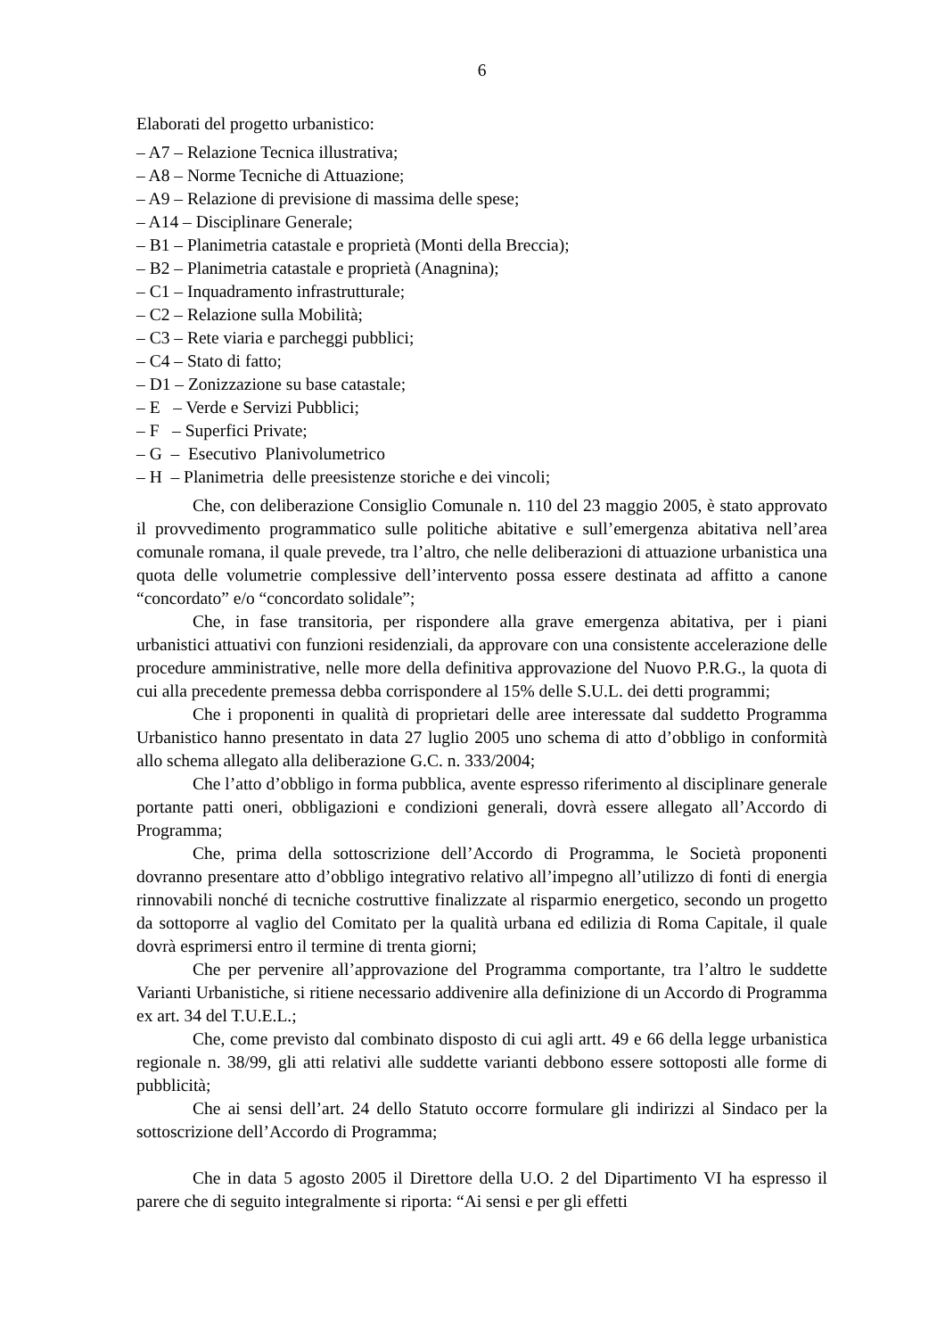6
Elaborati del progetto urbanistico:
– A7 – Relazione Tecnica illustrativa;
– A8 – Norme Tecniche di Attuazione;
– A9 – Relazione di previsione di massima delle spese;
– A14 – Disciplinare Generale;
– B1 – Planimetria catastale e proprietà (Monti della Breccia);
– B2 – Planimetria catastale e proprietà (Anagnina);
– C1 – Inquadramento infrastrutturale;
– C2 – Relazione sulla Mobilità;
– C3 – Rete viaria e parcheggi pubblici;
– C4 – Stato di fatto;
– D1 – Zonizzazione su base catastale;
– E – Verde e Servizi Pubblici;
– F – Superfici Private;
– G – Esecutivo Planivolumetrico
– H – Planimetria delle preesistenze storiche e dei vincoli;
Che, con deliberazione Consiglio Comunale n. 110 del 23 maggio 2005, è stato approvato il provvedimento programmatico sulle politiche abitative e sull’emergenza abitativa nell’area comunale romana, il quale prevede, tra l’altro, che nelle deliberazioni di attuazione urbanistica una quota delle volumetrie complessive dell’intervento possa essere destinata ad affitto a canone “concordato” e/o “concordato solidale”;
Che, in fase transitoria, per rispondere alla grave emergenza abitativa, per i piani urbanistici attuativi con funzioni residenziali, da approvare con una consistente accelerazione delle procedure amministrative, nelle more della definitiva approvazione del Nuovo P.R.G., la quota di cui alla precedente premessa debba corrispondere al 15% delle S.U.L. dei detti programmi;
Che i proponenti in qualità di proprietari delle aree interessate dal suddetto Programma Urbanistico hanno presentato in data 27 luglio 2005 uno schema di atto d’obbligo in conformità allo schema allegato alla deliberazione G.C. n. 333/2004;
Che l’atto d’obbligo in forma pubblica, avente espresso riferimento al disciplinare generale portante patti oneri, obbligazioni e condizioni generali, dovrà essere allegato all’Accordo di Programma;
Che, prima della sottoscrizione dell’Accordo di Programma, le Società proponenti dovranno presentare atto d’obbligo integrativo relativo all’impegno all’utilizzo di fonti di energia rinnovabili nonché di tecniche costruttive finalizzate al risparmio energetico, secondo un progetto da sottoporre al vaglio del Comitato per la qualità urbana ed edilizia di Roma Capitale, il quale dovrà esprimersi entro il termine di trenta giorni;
Che per pervenire all’approvazione del Programma comportante, tra l’altro le suddette Varianti Urbanistiche, si ritiene necessario addivenire alla definizione di un Accordo di Programma ex art. 34 del T.U.E.L.;
Che, come previsto dal combinato disposto di cui agli artt. 49 e 66 della legge urbanistica regionale n. 38/99, gli atti relativi alle suddette varianti debbono essere sottoposti alle forme di pubblicità;
Che ai sensi dell’art. 24 dello Statuto occorre formulare gli indirizzi al Sindaco per la sottoscrizione dell’Accordo di Programma;
Che in data 5 agosto 2005 il Direttore della U.O. 2 del Dipartimento VI ha espresso il parere che di seguito integralmente si riporta: “Ai sensi e per gli effetti